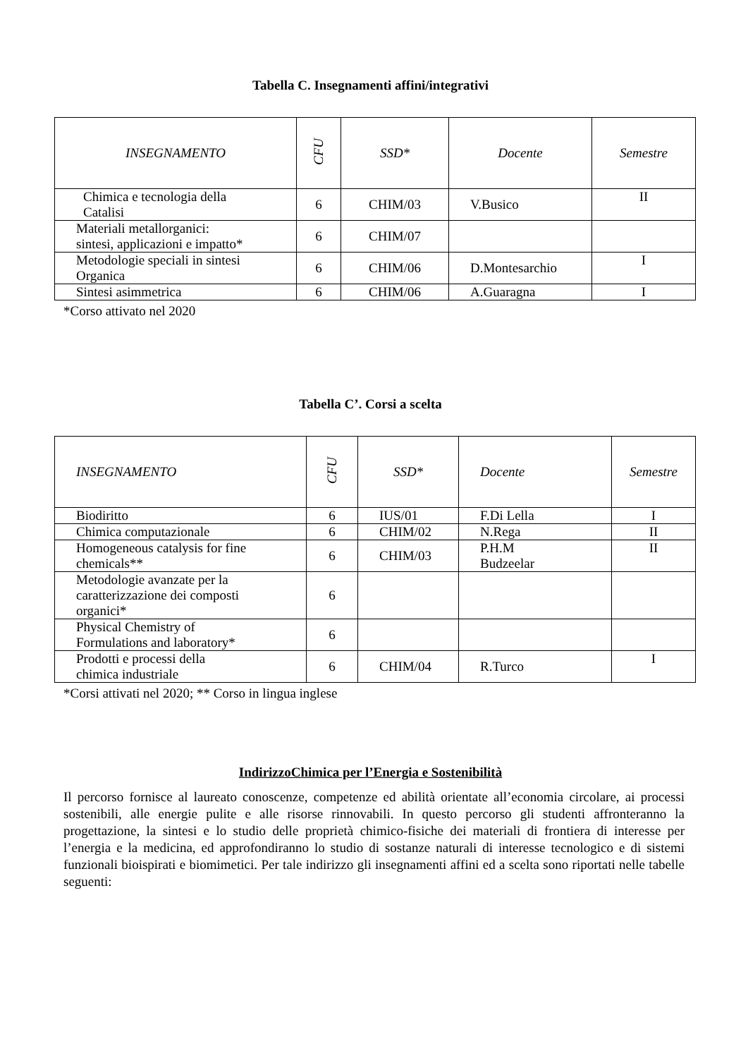Tabella C. Insegnamenti affini/integrativi
| INSEGNAMENTO | CFU | SSD* | Docente | Semestre |
| --- | --- | --- | --- | --- |
| Chimica e tecnologia della Catalisi | 6 | CHIM/03 | V.Busico | II |
| Materiali metallorganici: sintesi, applicazioni e impatto* | 6 | CHIM/07 | | |
| Metodologie speciali in sintesi Organica | 6 | CHIM/06 | D.Montesarchio | I |
| Sintesi asimmetrica | 6 | CHIM/06 | A.Guaragna | I |
*Corso attivato nel 2020
Tabella C’. Corsi a scelta
| INSEGNAMENTO | CFU | SSD* | Docente | Semestre |
| --- | --- | --- | --- | --- |
| Biodiritto | 6 | IUS/01 | F.Di Lella | I |
| Chimica computazionale | 6 | CHIM/02 | N.Rega | II |
| Homogeneous catalysis for fine chemicals** | 6 | CHIM/03 | P.H.M Budzeelar | II |
| Metodologie avanzate per la caratterizzazione dei composti organici* | 6 | | | |
| Physical Chemistry of Formulations and laboratory* | 6 | | | |
| Prodotti e processi della chimica industriale | 6 | CHIM/04 | R.Turco | I |
*Corsi attivati nel 2020; ** Corso in lingua inglese
IndirizzoChimica per l’Energia e Sostenibilità
Il percorso fornisce al laureato conoscenze, competenze ed abilità orientate all’economia circolare, ai processi sostenibili, alle energie pulite e alle risorse rinnovabili. In questo percorso gli studenti affronteranno la progettazione, la sintesi e lo studio delle proprietà chimico-fisiche dei materiali di frontiera di interesse per l’energia e la medicina, ed approfondiranno lo studio di sostanze naturali di interesse tecnologico e di sistemi funzionali bioispirati e biomimetici. Per tale indirizzo gli insegnamenti affini ed a scelta sono riportati nelle tabelle seguenti: